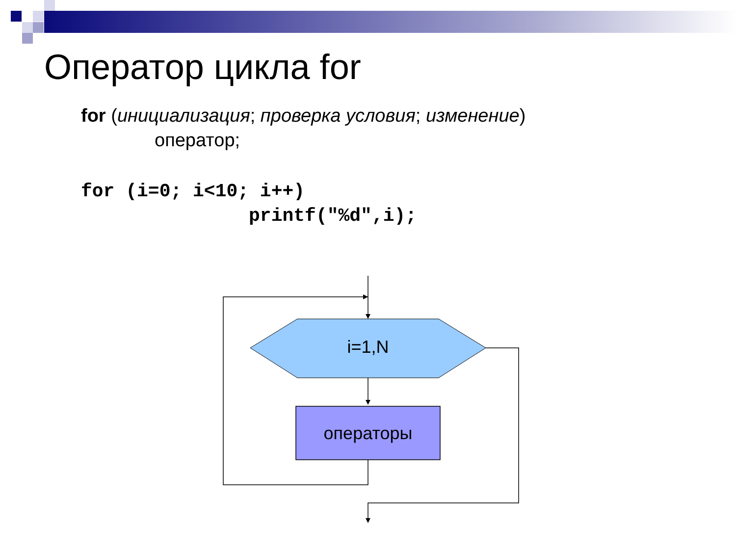Оператор цикла for
for (инициализация; проверка условия; изменение)
оператор;
for (i=0; i<10; i++) printf("%d",i);
i=1,N
операторы